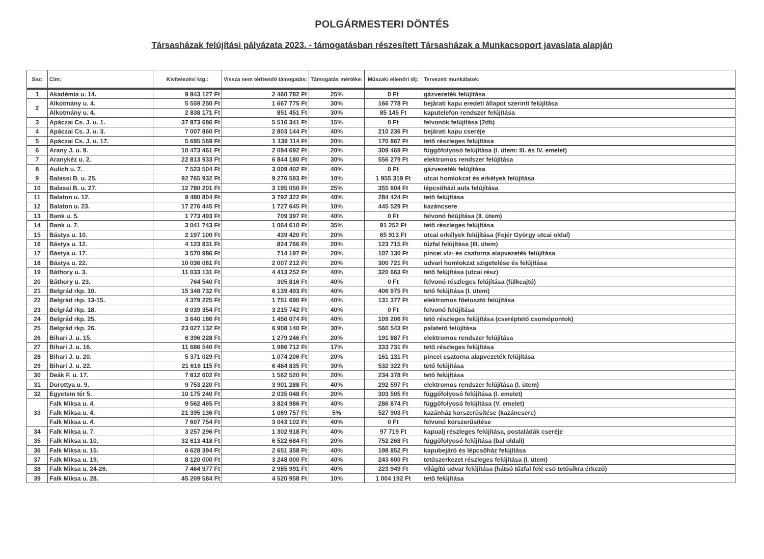POLGÁRMESTERI DÖNTÉS
Társasházak felújítási pályázata 2023. - támogatásban részesített Társasházak a Munkacsoport javaslata alapján
| Ssz: | Cím: | Kivitelezési ktg.: | Vissza nem térítendő támogatás: | Támogatás mértéke: | Műszaki ellenőri díj: | Tervezett munkálatok: |
| --- | --- | --- | --- | --- | --- | --- |
| 1 | Akadémia u. 14. | 9 843 127 Ft | 2 460 782 Ft | 25% | 0 Ft | gázvezeték felújítása |
| 2 | Alkotmány u. 4. | 5 559 250 Ft | 1 667 775 Ft | 30% | 166 778 Ft | bejárati kapu eredeti állapot szerinti felújítása |
| | Alkotmány u. 4. | 2 838 171 Ft | 851 451 Ft | 30% | 85 145 Ft | kaputelefon rendszer felújítása |
| 3 | Apáczai Cs. J. u. 1. | 37 873 686 Ft | 5 516 341 Ft | 15% | 0 Ft | felvonók felújítása (2db) |
| 4 | Apáczai Cs. J. u. 3. | 7 007 860 Ft | 2 803 144 Ft | 40% | 210 236 Ft | bejárati kapu cseréje |
| 5 | Apáczai Cs. J. u. 17. | 5 695 569 Ft | 1 139 114 Ft | 20% | 170 867 Ft | tető részleges felújítása |
| 6 | Arany J. u. 9. | 10 473 461 Ft | 2 094 692 Ft | 20% | 309 469 Ft | függőfolyosó felújítása (I. ütem: III. és IV. emelet) |
| 7 | Aranykéz u. 2. | 22 813 933 Ft | 6 844 180 Ft | 30% | 556 279 Ft | elektromos rendszer felújítása |
| 8 | Aulich u. 7. | 7 523 504 Ft | 3 009 402 Ft | 40% | 0 Ft | gázvezeték felújítása |
| 9 | Balassi B. u. 25. | 92 765 932 Ft | 9 276 593 Ft | 10% | 1 955 319 Ft | utcai homlokzat és erkélyek felújítása |
| 10 | Balassi B. u. 27. | 12 780 201 Ft | 3 195 050 Ft | 25% | 355 604 Ft | lépcsőházi aula felújítása |
| 11 | Balaton u. 12. | 9 480 804 Ft | 3 792 322 Ft | 40% | 284 424 Ft | tető felújítása |
| 12 | Balaton u. 23. | 17 276 445 Ft | 1 727 645 Ft | 10% | 445 529 Ft | kazáncsere |
| 13 | Bank u. 5. | 1 773 493 Ft | 709 397 Ft | 40% | 0 Ft | felvonó felújítása (II. ütem) |
| 14 | Bank u. 7. | 3 041 743 Ft | 1 064 610 Ft | 35% | 91 252 Ft | tető részleges felújítása |
| 15 | Bástya u. 10. | 2 197 100 Ft | 439 420 Ft | 20% | 65 913 Ft | utcai erkélyek felújítása (Fejér György utcai oldal) |
| 16 | Bástya u. 12. | 4 123 831 Ft | 824 766 Ft | 20% | 123 715 Ft | tűzfal felújítása (III. ütem) |
| 17 | Bástya u. 17. | 3 570 986 Ft | 714 197 Ft | 20% | 107 130 Ft | pincei víz- és csatorna alapvezeték felújítása |
| 18 | Bástya u. 22. | 10 036 061 Ft | 2 007 212 Ft | 20% | 300 721 Ft | udvari homlokzat szigetelése és felújítása |
| 19 | Báthory u. 3. | 11 033 131 Ft | 4 413 252 Ft | 40% | 320 663 Ft | tető felújítása (utcai rész) |
| 20 | Báthory u. 23. | 764 540 Ft | 305 816 Ft | 40% | 0 Ft | felvonó részleges felújítása (fülkeajtó) |
| 21 | Belgrád rkp. 10. | 15 348 732 Ft | 6 139 493 Ft | 40% | 406 975 Ft | tető felújítása (I. ütem) |
| 22 | Belgrád rkp. 13-15. | 4 379 225 Ft | 1 751 690 Ft | 40% | 131 377 Ft | elektromos főelosztó felújítása |
| 23 | Belgrád rkp. 18. | 8 039 354 Ft | 3 215 742 Ft | 40% | 0 Ft | felvonó felújítása |
| 24 | Belgrád rkp. 25. | 3 640 186 Ft | 1 456 074 Ft | 40% | 109 206 Ft | tető részleges felújítása (cseréptető csomópontok) |
| 25 | Belgrád rkp. 26. | 23 027 132 Ft | 6 908 140 Ft | 30% | 560 543 Ft | palatető felújítása |
| 26 | Bihari J. u. 15. | 6 396 228 Ft | 1 279 246 Ft | 20% | 191 887 Ft | elektromos rendszer felújítása |
| 27 | Bihari J. u. 16. | 11 686 540 Ft | 1 986 712 Ft | 17% | 333 731 Ft | tető részleges felújítása |
| 28 | Bihari J. u. 20. | 5 371 029 Ft | 1 074 206 Ft | 20% | 161 131 Ft | pincei csatorna alapvezeték felújítása |
| 29 | Bihari J. u. 22. | 21 616 115 Ft | 6 484 835 Ft | 30% | 532 322 Ft | tető felújítása |
| 30 | Deák F. u. 17. | 7 812 602 Ft | 1 562 520 Ft | 20% | 234 378 Ft | tető felújítása |
| 31 | Dorottya u. 9. | 9 753 220 Ft | 3 901 288 Ft | 40% | 292 597 Ft | elektromos rendszer felújítása (I. ütem) |
| 32 | Egyetem tér 5. | 10 175 240 Ft | 2 035 048 Ft | 20% | 303 505 Ft | függőfolyosó felújítása (I. emelet) |
| 33 | Falk Miksa u. 4. | 9 562 465 Ft | 3 824 986 Ft | 40% | 286 874 Ft | függőfolyosó felújítása (V. emelet) |
| | Falk Miksa u. 4. | 21 395 136 Ft | 1 069 757 Ft | 5% | 527 903 Ft | kazánház korszerűsítése (kazáncsere) |
| | Falk Miksa u. 4. | 7 607 754 Ft | 3 043 102 Ft | 40% | 0 Ft | felvonó korszerűsítése |
| 34 | Falk Miksa u. 7. | 3 257 296 Ft | 1 302 918 Ft | 40% | 97 719 Ft | kapualj részleges felújítása, postaládák cseréje |
| 35 | Falk Miksa u. 10. | 32 613 418 Ft | 6 522 684 Ft | 20% | 752 268 Ft | függőfolyosó felújítása (bal oldali) |
| 36 | Falk Miksa u. 15. | 6 628 394 Ft | 2 651 358 Ft | 40% | 198 852 Ft | kapubejáró és lépcsőház felújítása |
| 37 | Falk Miksa u. 19. | 8 120 000 Ft | 3 248 000 Ft | 40% | 243 600 Ft | tetőszerkezet részleges felújítása (I. ütem) |
| 38 | Falk Miksa u. 24-26. | 7 464 977 Ft | 2 985 991 Ft | 40% | 223 949 Ft | világító udvar felújítása (hátsó tűzfal felé eső tetősíkra érkező) |
| 39 | Falk Miksa u. 28. | 45 209 584 Ft | 4 520 958 Ft | 10% | 1 004 192 Ft | tető felújítása |